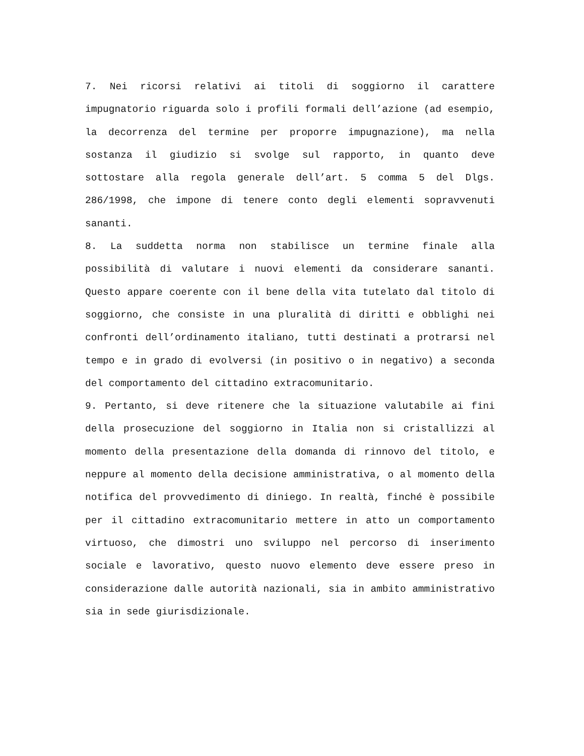7. Nei ricorsi relativi ai titoli di soggiorno il carattere impugnatorio riguarda solo i profili formali dell’azione (ad esempio, la decorrenza del termine per proporre impugnazione), ma nella sostanza il giudizio si svolge sul rapporto, in quanto deve sottostare alla regola generale dell’art. 5 comma 5 del Dlgs. 286/1998, che impone di tenere conto degli elementi sopravvenuti sananti.
8. La suddetta norma non stabilisce un termine finale alla possibilità di valutare i nuovi elementi da considerare sananti. Questo appare coerente con il bene della vita tutelato dal titolo di soggiorno, che consiste in una pluralità di diritti e obblighi nei confronti dell’ordinamento italiano, tutti destinati a protrarsi nel tempo e in grado di evolversi (in positivo o in negativo) a seconda del comportamento del cittadino extracomunitario.
9. Pertanto, si deve ritenere che la situazione valutabile ai fini della prosecuzione del soggiorno in Italia non si cristallizzi al momento della presentazione della domanda di rinnovo del titolo, e neppure al momento della decisione amministrativa, o al momento della notifica del provvedimento di diniego. In realtà, finché è possibile per il cittadino extracomunitario mettere in atto un comportamento virtuoso, che dimostri uno sviluppo nel percorso di inserimento sociale e lavorativo, questo nuovo elemento deve essere preso in considerazione dalle autorità nazionali, sia in ambito amministrativo sia in sede giurisdizionale.